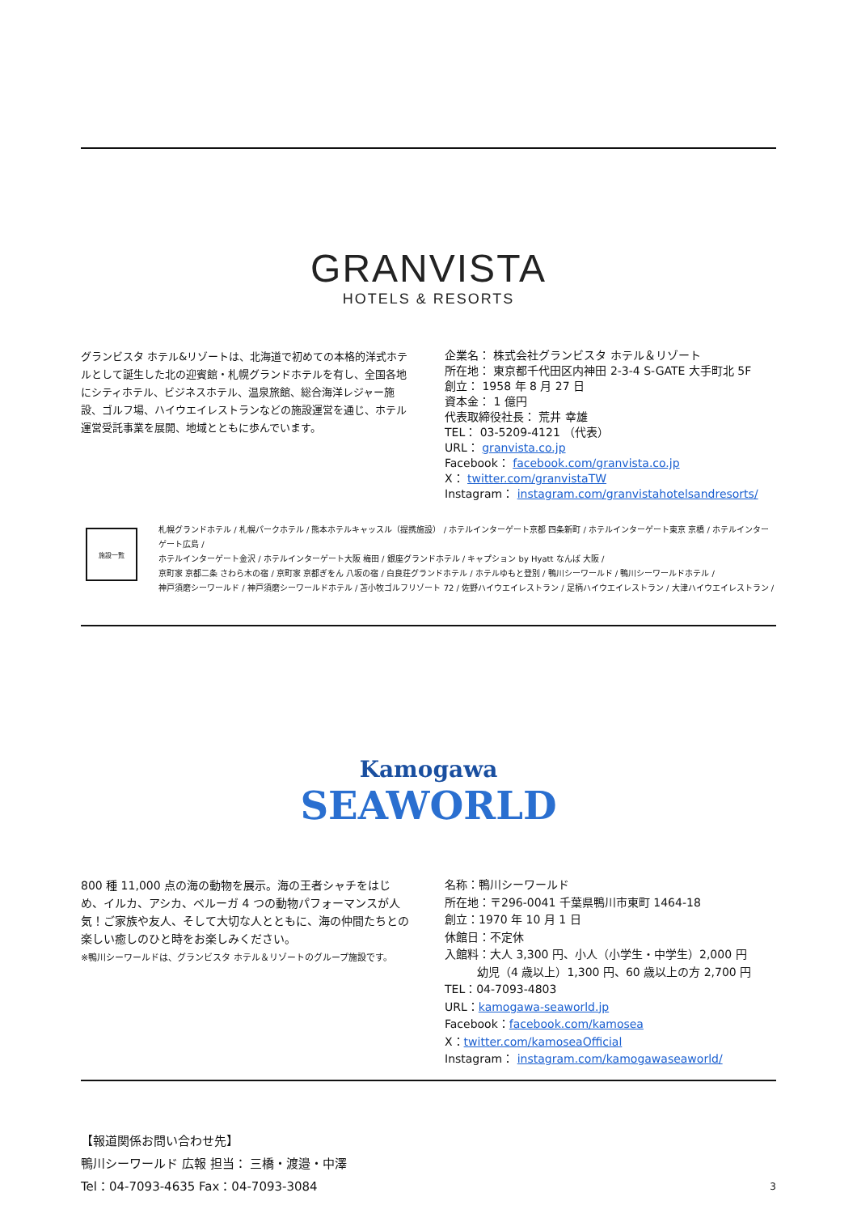GRANVISTA
HOTELS & RESORTS
グランビスタ ホテル&リゾートは、北海道で初めての本格的洋式ホテルとして誕生した北の迎賓館・札幌グランドホテルを有し、全国各地にシティホテル、ビジネスホテル、温泉旅館、総合海洋レジャー施設、ゴルフ場、ハイウエイレストランなどの施設運営を通じ、ホテル運営受託事業を展開、地域とともに歩んでいます。
企業名： 株式会社グランビスタ ホテル＆リゾート
所在地： 東京都千代田区内神田 2-3-4 S-GATE 大手町北 5F
創立： 1958 年 8 月 27 日
資本金： 1 億円
代表取締役社長： 荒井 幸雄
TEL： 03-5209-4121 （代表）
URL： granvista.co.jp
Facebook： facebook.com/granvista.co.jp
X： twitter.com/granvistaTW
Instagram： instagram.com/granvistahotelsandresorts/
施設一覧
札幌グランドホテル / 札幌パークホテル / 熊本ホテルキャッスル（提携施設） / ホテルインターゲート京都 四条新町 / ホテルインターゲート東京 京橋 / ホテルインターゲート広島 /
ホテルインターゲート金沢 / ホテルインターゲート大阪 梅田 / 銀座グランドホテル / キャプション by Hyatt なんば 大阪 /
京町家 京都二条 さわら木の宿 / 京町家 京都ぎをん 八坂の宿 / 白良荘グランドホテル / ホテルゆもと登別 / 鴨川シーワールド / 鴨川シーワールドホテル /
神戸須磨シーワールド / 神戸須磨シーワールドホテル / 苫小牧ゴルフリゾート 72 / 佐野ハイウエイレストラン / 足柄ハイウエイレストラン / 大津ハイウエイレストラン /
Kamogawa
SEAWORLD
800 種 11,000 点の海の動物を展示。海の王者シャチをはじめ、イルカ、アシカ、ベルーガ 4 つの動物パフォーマンスが人気！ご家族や友人、そして大切な人とともに、海の仲間たちとの楽しい癒しのひと時をお楽しみください。
※鴨川シーワールドは、グランビスタ ホテル＆リゾートのグループ施設です。
名称：鴨川シーワールド
所在地：〒296-0041 千葉県鴨川市東町 1464-18
創立：1970 年 10 月 1 日
休館日：不定休
入館料：大人 3,300 円、小人（小学生・中学生）2,000 円
幼児（4 歳以上）1,300 円、60 歳以上の方 2,700 円
TEL：04-7093-4803
URL：kamogawa-seaworld.jp
Facebook：facebook.com/kamosea
X：twitter.com/kamoseaOfficial
Instagram： instagram.com/kamogawaseaworld/
【報道関係お問い合わせ先】
鴨川シーワールド 広報 担当： 三橋・渡邉・中澤
Tel：04-7093-4635 Fax：04-7093-3084 3